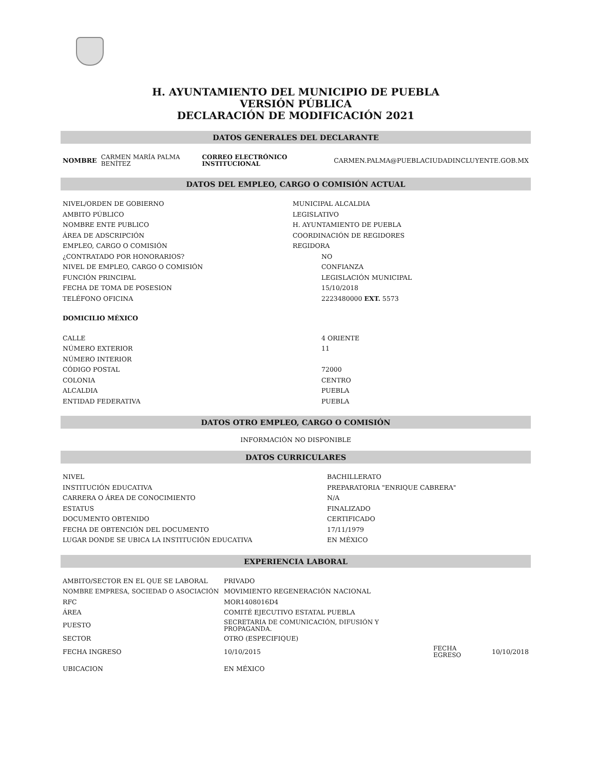H. AYUNTAMIENTO DEL MUNICIPIO DE PUEBLA
VERSIÓN PÚBLICA
DECLARACIÓN DE MODIFICACIÓN 2021
DATOS GENERALES DEL DECLARANTE
| NOMBRE | CARMEN MARÍA PALMA BENÍTEZ | CORREO ELECTRÓNICO INSTITUCIONAL | CARMEN.PALMA@PUEBLACIUDADINCLUYENTE.GOB.MX |
DATOS DEL EMPLEO, CARGO O COMISIÓN ACTUAL
| NIVEL/ORDEN DE GOBIERNO | MUNICIPAL ALCALDIA |
| AMBITO PÚBLICO | LEGISLATIVO |
| NOMBRE ENTE PUBLICO | H. AYUNTAMIENTO DE PUEBLA |
| ÁREA DE ADSCRIPCIÓN | COORDINACIÓN DE REGIDORES |
| EMPLEO, CARGO O COMISIÓN | REGIDORA |
| ¿CONTRATADO POR HONORARIOS? | NO |
| NIVEL DE EMPLEO, CARGO O COMISIÓN | CONFIANZA |
| FUNCIÓN PRINCIPAL | LEGISLACIÓN MUNICIPAL |
| FECHA DE TOMA DE POSESION | 15/10/2018 |
| TELÉFONO OFICINA | 2223480000 EXT. 5573 |
| DOMICILIO MÉXICO | |
| CALLE | 4 ORIENTE |
| NÚMERO EXTERIOR | 11 |
| NÚMERO INTERIOR | |
| CÓDIGO POSTAL | 72000 |
| COLONIA | CENTRO |
| ALCALDIA | PUEBLA |
| ENTIDAD FEDERATIVA | PUEBLA |
DATOS OTRO EMPLEO, CARGO O COMISIÓN
INFORMACIÓN NO DISPONIBLE
DATOS CURRICULARES
| NIVEL | BACHILLERATO |
| INSTITUCIÓN EDUCATIVA | PREPARATORIA "ENRIQUE CABRERA" |
| CARRERA O ÁREA DE CONOCIMIENTO | N/A |
| ESTATUS | FINALIZADO |
| DOCUMENTO OBTENIDO | CERTIFICADO |
| FECHA DE OBTENCIÓN DEL DOCUMENTO | 17/11/1979 |
| LUGAR DONDE SE UBICA LA INSTITUCIÓN EDUCATIVA | EN MÉXICO |
EXPERIENCIA LABORAL
| AMBITO/SECTOR EN EL QUE SE LABORAL | PRIVADO | | |
| NOMBRE EMPRESA, SOCIEDAD O ASOCIACIÓN | MOVIMIENTO REGENERACIÓN NACIONAL | | |
| RFC | MOR1408016D4 | | |
| ÁREA | COMITÉ EJECUTIVO ESTATAL PUEBLA | | |
| PUESTO | SECRETARIA DE COMUNICACIÓN, DIFUSIÓN Y PROPAGANDA. | | |
| SECTOR | OTRO (ESPECIFIQUE) | | |
| FECHA INGRESO | 10/10/2015 | FECHA EGRESO | 10/10/2018 |
| UBICACION | EN MÉXICO | | |